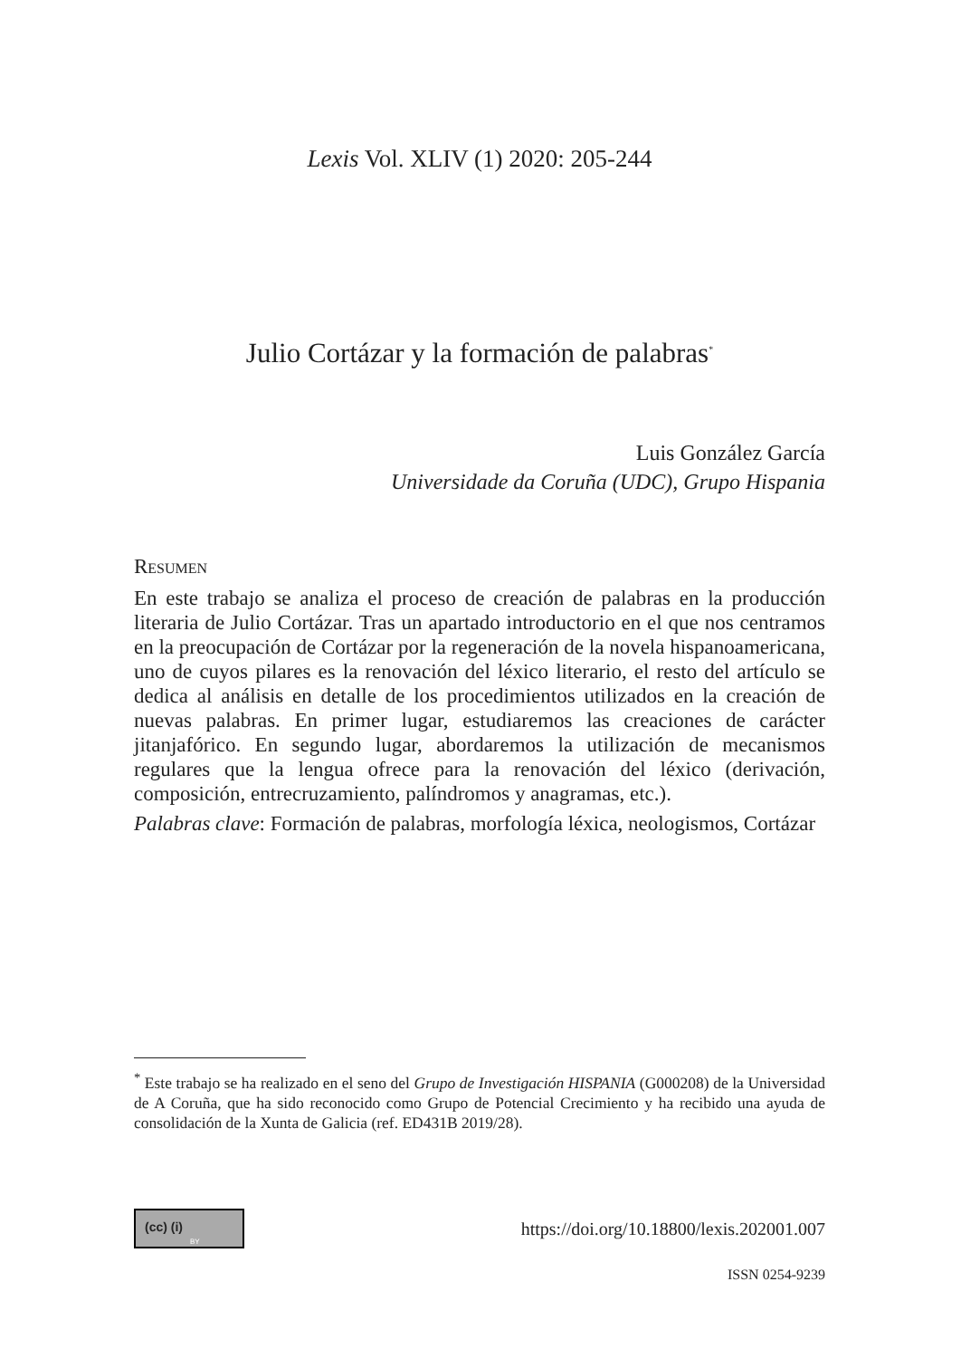Lexis Vol. XLIV (1) 2020: 205-244
Julio Cortázar y la formación de palabras<sup>*</sup>
Luis González García
Universidade da Coruña (UDC), Grupo Hispania
RESUMEN
En este trabajo se analiza el proceso de creación de palabras en la producción literaria de Julio Cortázar. Tras un apartado introductorio en el que nos centramos en la preocupación de Cortázar por la regeneración de la novela hispanoamericana, uno de cuyos pilares es la renovación del léxico literario, el resto del artículo se dedica al análisis en detalle de los procedimientos utilizados en la creación de nuevas palabras. En primer lugar, estudiaremos las creaciones de carácter jitanjafórico. En segundo lugar, abordaremos la utilización de mecanismos regulares que la lengua ofrece para la renovación del léxico (derivación, composición, entrecruzamiento, palíndromos y anagramas, etc.).
Palabras clave: Formación de palabras, morfología léxica, neologismos, Cortázar
<sup>*</sup> Este trabajo se ha realizado en el seno del Grupo de Investigación HISPANIA (G000208) de la Universidad de A Coruña, que ha sido reconocido como Grupo de Potencial Crecimiento y ha recibido una ayuda de consolidación de la Xunta de Galicia (ref. ED431B 2019/28).
(cc) (i) BY https://doi.org/10.18800/lexis.202001.007
ISSN 0254-9239